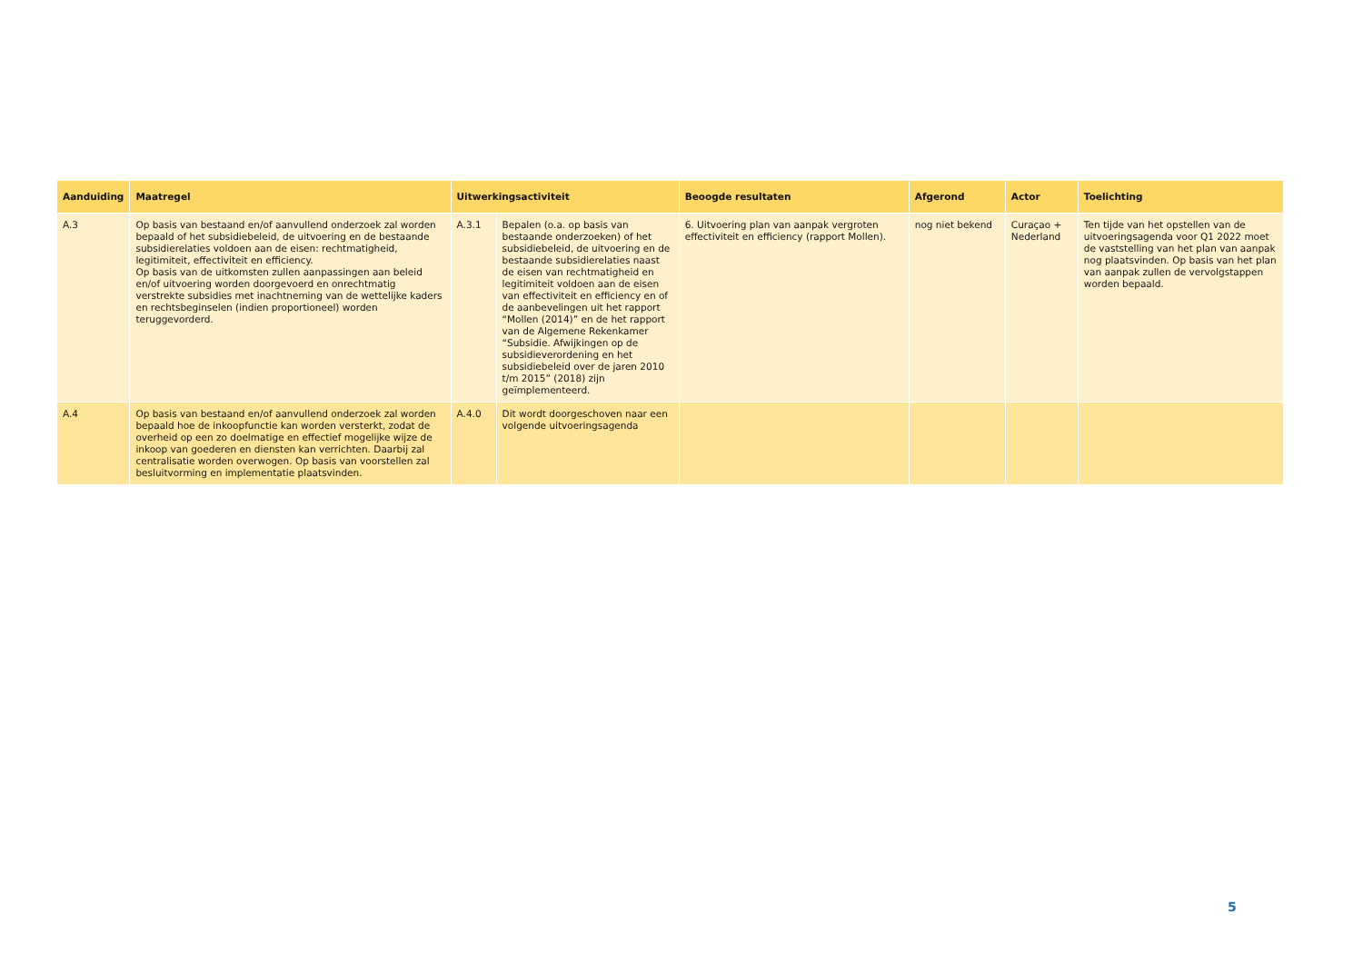| Aanduiding | Maatregel | Uitwerkingsactiviteit | | Beoogde resultaten | Afgerond | Actor | Toelichting |
| --- | --- | --- | --- | --- | --- | --- | --- |
| A.3 | Op basis van bestaand en/of aanvullend onderzoek zal worden bepaald of het subsidiebeleid, de uitvoering en de bestaande subsidierelaties voldoen aan de eisen: rechtmatigheid, legitimiteit, effectiviteit en efficiency. Op basis van de uitkomsten zullen aanpassingen aan beleid en/of uitvoering worden doorgevoerd en onrechtmatig verstrekte subsidies met inachtneming van de wettelijke kaders en rechtsbeginselen (indien proportioneel) worden teruggevorderd. | A.3.1 | Bepalen (o.a. op basis van bestaande onderzoeken) of het subsidiebeleid, de uitvoering en de bestaande subsidierelaties naast de eisen van rechtmatigheid en legitimiteit voldoen aan de eisen van effectiviteit en efficiency en of de aanbevelingen uit het rapport “Mollen (2014)” en de het rapport van de Algemene Rekenkamer “Subsidie. Afwijkingen op de subsidieverordening en het subsidiebeleid over de jaren 2010 t/m 2015” (2018) zijn geïmplementeerd. | 6. Uitvoering plan van aanpak vergroten effectiviteit en efficiency (rapport Mollen). | nog niet bekend | Curaçao + Nederland | Ten tijde van het opstellen van de uitvoeringsagenda voor Q1 2022 moet de vaststelling van het plan van aanpak nog plaatsvinden. Op basis van het plan van aanpak zullen de vervolgstappen worden bepaald. |
| A.4 | Op basis van bestaand en/of aanvullend onderzoek zal worden bepaald hoe de inkoopfunctie kan worden versterkt, zodat de overheid op een zo doelmatige en effectief mogelijke wijze de inkoop van goederen en diensten kan verrichten. Daarbij zal centralisatie worden overwogen. Op basis van voorstellen zal besluitvorming en implementatie plaatsvinden. | A.4.0 | Dit wordt doorgeschoven naar een volgende uitvoeringsagenda | | | | |
5